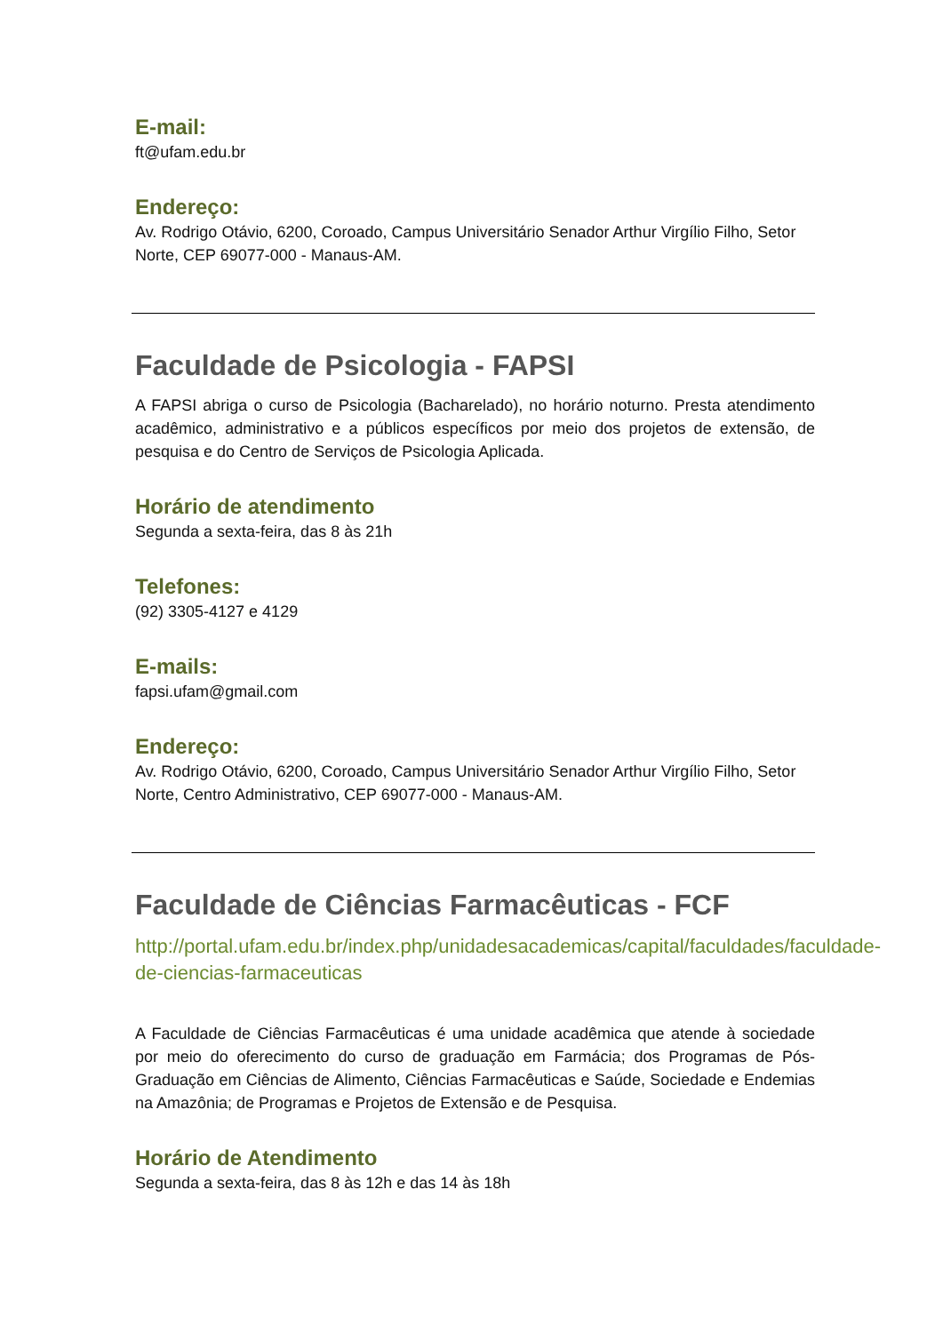E-mail:
ft@ufam.edu.br
Endereço:
Av. Rodrigo Otávio, 6200, Coroado, Campus Universitário Senador Arthur Virgílio Filho, Setor Norte, CEP 69077-000 - Manaus-AM.
Faculdade de Psicologia - FAPSI
A FAPSI abriga o curso de Psicologia (Bacharelado), no horário noturno. Presta atendimento acadêmico, administrativo e a públicos específicos por meio dos projetos de extensão, de pesquisa e do Centro de Serviços de Psicologia Aplicada.
Horário de atendimento
Segunda a sexta-feira, das 8 às 21h
Telefones:
(92) 3305-4127 e 4129
E-mails:
fapsi.ufam@gmail.com
Endereço:
Av. Rodrigo Otávio, 6200, Coroado, Campus Universitário Senador Arthur Virgílio Filho, Setor Norte, Centro Administrativo, CEP 69077-000 - Manaus-AM.
Faculdade de Ciências Farmacêuticas - FCF
http://portal.ufam.edu.br/index.php/unidadesacademicas/capital/faculdades/faculdade-de-ciencias-farmaceuticas
A Faculdade de Ciências Farmacêuticas é uma unidade acadêmica que atende à sociedade por meio do oferecimento do curso de graduação em Farmácia; dos Programas de Pós-Graduação em Ciências de Alimento, Ciências Farmacêuticas e Saúde, Sociedade e Endemias na Amazônia; de Programas e Projetos de Extensão e de Pesquisa.
Horário de Atendimento
Segunda a sexta-feira, das 8 às 12h e das 14 às 18h